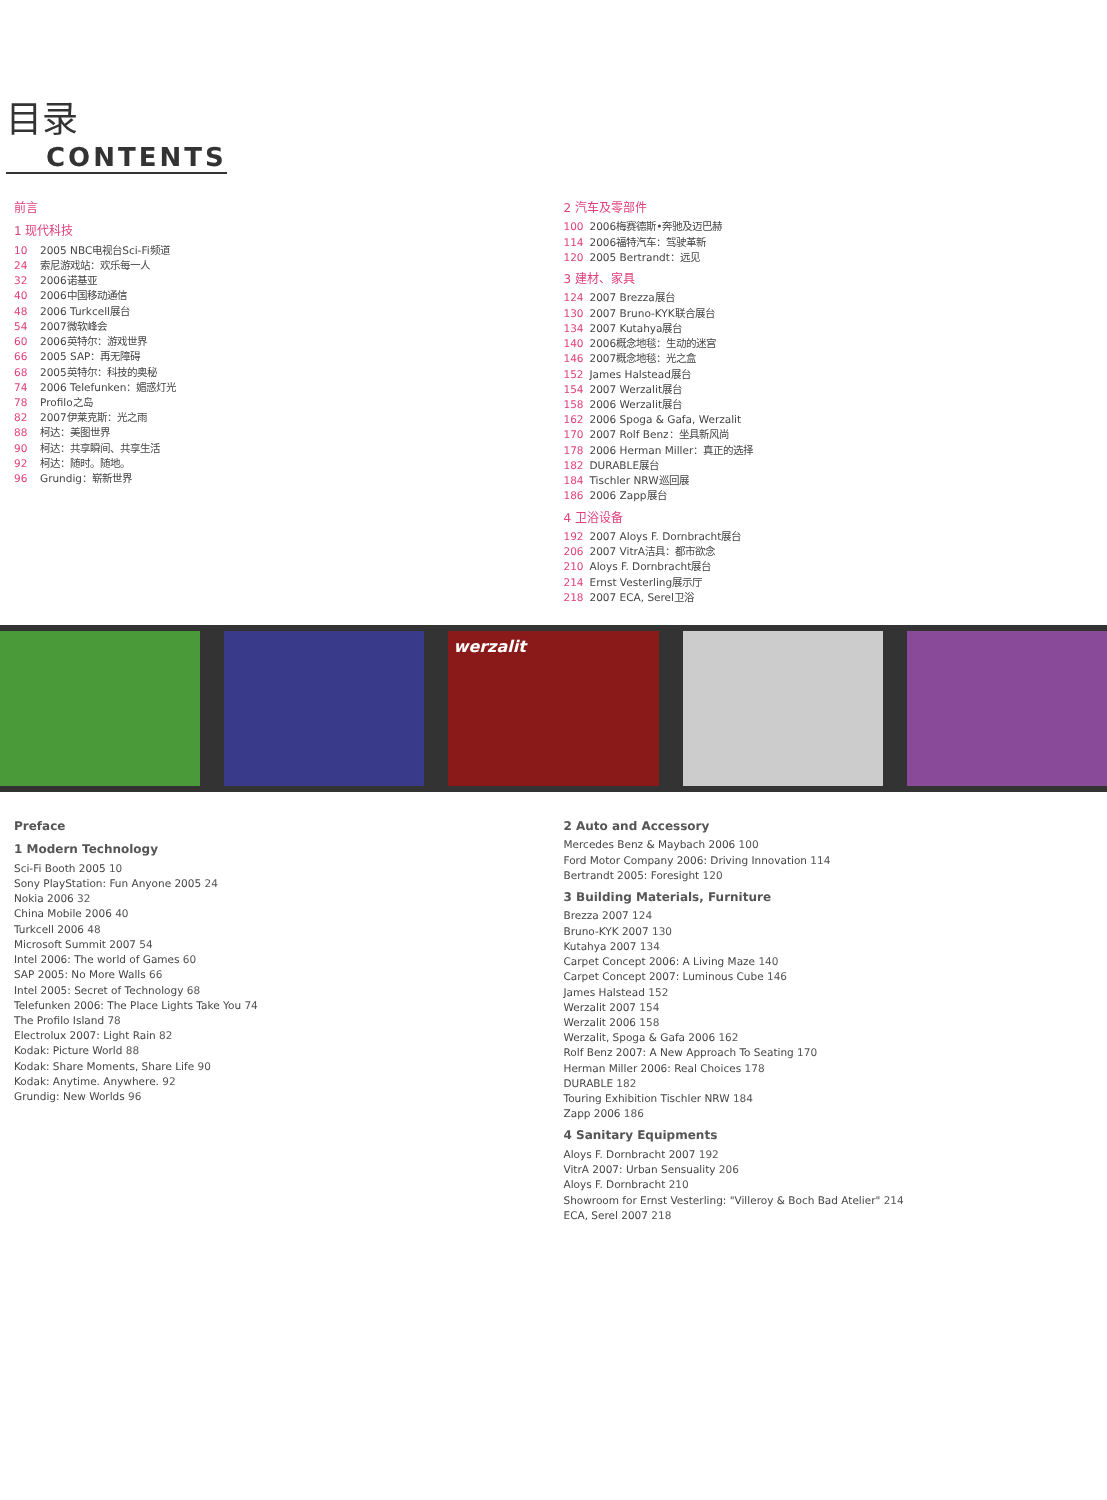目录
CONTENTS
前言
1 现代科技
10 2005 NBC电视台Sci-Fi频道
24 索尼游戏站：欢乐每一人
32 2006诺基亚
40 2006中国移动通信
48 2006 Turkcell展台
54 2007微软峰会
60 2006英特尔：游戏世界
66 2005 SAP：再无障碍
68 2005英特尔：科技的奥秘
74 2006 Telefunken：媚惑灯光
78 Profilo之岛
82 2007伊莱克斯：光之雨
88 柯达：美图世界
90 柯达：共享瞬间、共享生活
92 柯达：随时。随地。
96 Grundig：崭新世界
2 汽车及零部件
100 2006梅赛德斯•奔驰及迈巴赫
114 2006福特汽车：驾驶革新
120 2005 Bertrandt：远见
3 建材、家具
124 2007 Brezza展台
130 2007 Bruno-KYK联合展台
134 2007 Kutahya展台
140 2006概念地毯：生动的迷宫
146 2007概念地毯：光之盒
152 James Halstead展台
154 2007 Werzalit展台
158 2006 Werzalit展台
162 2006 Spoga & Gafa, Werzalit
170 2007 Rolf Benz：坐具新风尚
178 2006 Herman Miller：真正的选择
182 DURABLE展台
184 Tischler NRW巡回展
186 2006 Zapp展台
4 卫浴设备
192 2007 Aloys F. Dornbracht展台
206 2007 VitrA洁具：都市欲念
210 Aloys F. Dornbracht展台
214 Ernst Vesterling展示厅
218 2007 ECA, Serel卫浴
werzalit
Preface
1 Modern Technology
Sci-Fi Booth 2005 10
Sony PlayStation: Fun Anyone 2005 24
Nokia 2006 32
China Mobile 2006 40
Turkcell 2006 48
Microsoft Summit 2007 54
Intel 2006: The world of Games 60
SAP 2005: No More Walls 66
Intel 2005: Secret of Technology 68
Telefunken 2006: The Place Lights Take You 74
The Profilo Island 78
Electrolux 2007: Light Rain 82
Kodak: Picture World 88
Kodak: Share Moments, Share Life 90
Kodak: Anytime. Anywhere. 92
Grundig: New Worlds 96
2 Auto and Accessory
Mercedes Benz & Maybach 2006 100
Ford Motor Company 2006: Driving Innovation 114
Bertrandt 2005: Foresight 120
3 Building Materials, Furniture
Brezza 2007 124
Bruno-KYK 2007 130
Kutahya 2007 134
Carpet Concept 2006: A Living Maze 140
Carpet Concept 2007: Luminous Cube 146
James Halstead 152
Werzalit 2007 154
Werzalit 2006 158
Werzalit, Spoga & Gafa 2006 162
Rolf Benz 2007: A New Approach To Seating 170
Herman Miller 2006: Real Choices 178
DURABLE 182
Touring Exhibition Tischler NRW 184
Zapp 2006 186
4 Sanitary Equipments
Aloys F. Dornbracht 2007 192
VitrA 2007: Urban Sensuality 206
Aloys F. Dornbracht 210
Showroom for Ernst Vesterling: "Villeroy & Boch Bad Atelier" 214
ECA, Serel 2007 218